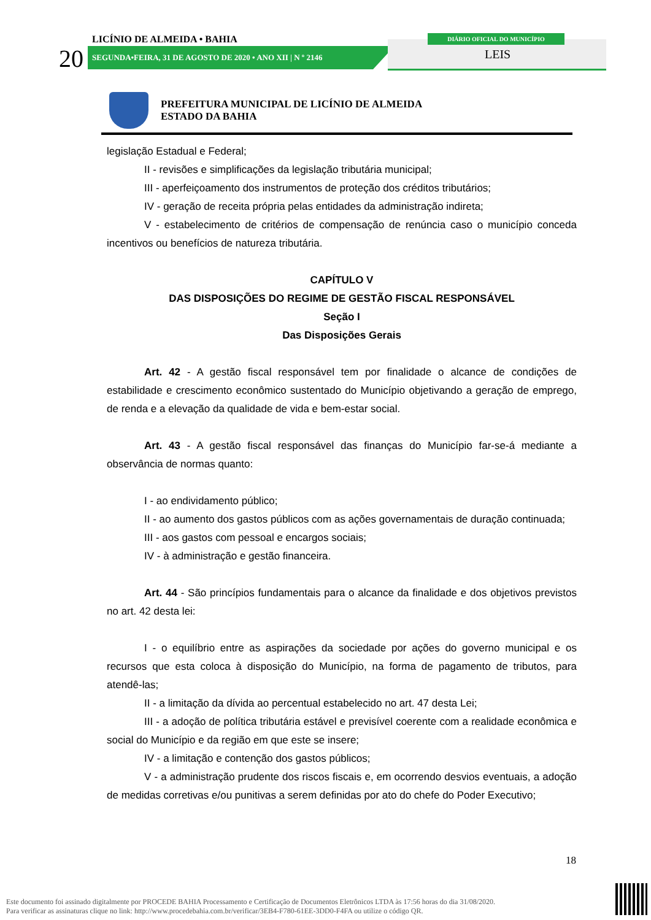LICÍNIO DE ALMEIDA • BAHIA
20 SEGUNDA•FEIRA, 31 DE AGOSTO DE 2020 • ANO XII | N º 2146
DIÁRIO OFICIAL DO MUNICÍPIO
LEIS
PREFEITURA MUNICIPAL DE LICÍNIO DE ALMEIDA
ESTADO DA BAHIA
legislação Estadual e Federal;
II - revisões e simplificações da legislação tributária municipal;
III - aperfeiçoamento dos instrumentos de proteção dos créditos tributários;
IV - geração de receita própria pelas entidades da administração indireta;
V - estabelecimento de critérios de compensação de renúncia caso o município conceda incentivos ou benefícios de natureza tributária.
CAPÍTULO V
DAS DISPOSIÇÕES DO REGIME DE GESTÃO FISCAL RESPONSÁVEL
Seção I
Das Disposições Gerais
Art. 42 - A gestão fiscal responsável tem por finalidade o alcance de condições de estabilidade e crescimento econômico sustentado do Município objetivando a geração de emprego, de renda e a elevação da qualidade de vida e bem-estar social.
Art. 43 - A gestão fiscal responsável das finanças do Município far-se-á mediante a observância de normas quanto:
I - ao endividamento público;
II - ao aumento dos gastos públicos com as ações governamentais de duração continuada;
III - aos gastos com pessoal e encargos sociais;
IV - à administração e gestão financeira.
Art. 44 - São princípios fundamentais para o alcance da finalidade e dos objetivos previstos no art. 42 desta lei:
I - o equilíbrio entre as aspirações da sociedade por ações do governo municipal e os recursos que esta coloca à disposição do Município, na forma de pagamento de tributos, para atendê-las;
II - a limitação da dívida ao percentual estabelecido no art. 47 desta Lei;
III - a adoção de política tributária estável e previsível coerente com a realidade econômica e social do Município e da região em que este se insere;
IV - a limitação e contenção dos gastos públicos;
V - a administração prudente dos riscos fiscais e, em ocorrendo desvios eventuais, a adoção de medidas corretivas e/ou punitivas a serem definidas por ato do chefe do Poder Executivo;
18
Este documento foi assinado digitalmente por PROCEDE BAHIA Processamento e Certificação de Documentos Eletrônicos LTDA às 17:56 horas do dia 31/08/2020.
Para verificar as assinaturas clique no link: http://www.procedebahia.com.br/verificar/3EB4-F780-61EE-3DD0-F4FA ou utilize o código QR.